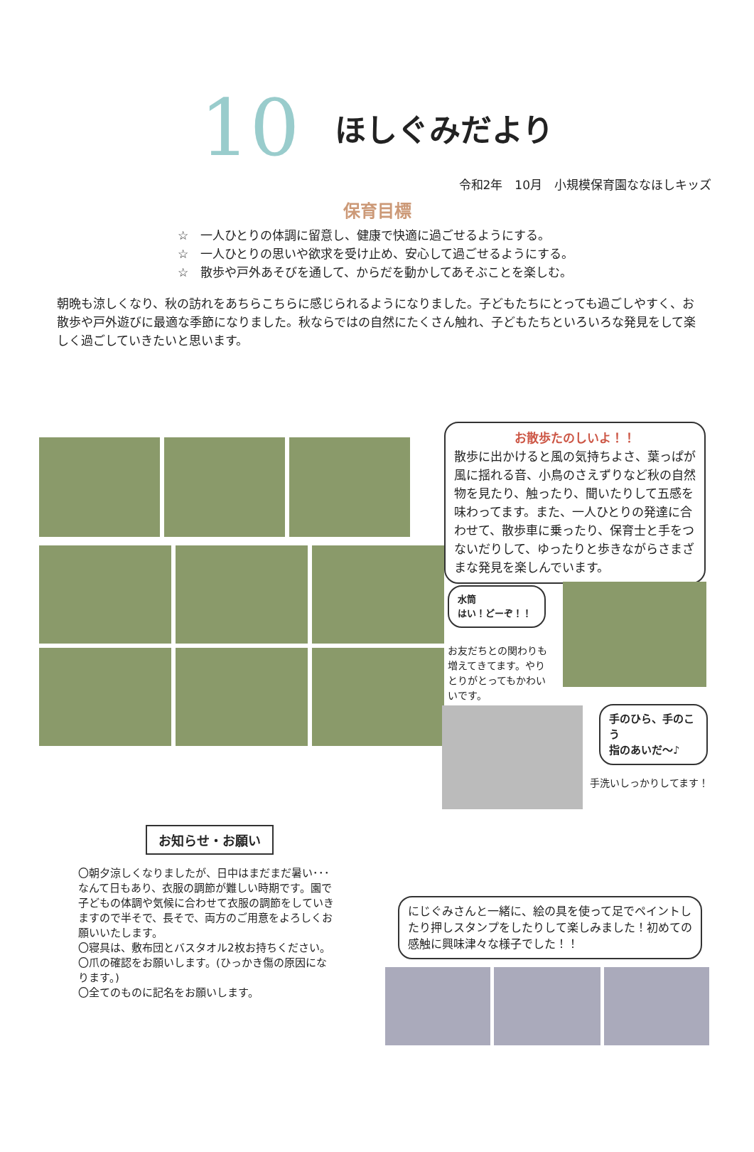10
ほしぐみだより
令和2年　10月　小規模保育園ななほしキッズ
保育目標
☆　一人ひとりの体調に留意し、健康で快適に過ごせるようにする。
☆　一人ひとりの思いや欲求を受け止め、安心して過ごせるようにする。
☆　散歩や戸外あそびを通して、からだを動かしてあそぶことを楽しむ。
朝晩も涼しくなり、秋の訪れをあちらこちらに感じられるようになりました。子どもたちにとっても過ごしやすく、お散歩や戸外遊びに最適な季節になりました。秋ならではの自然にたくさん触れ、子どもたちといろいろな発見をして楽しく過ごしていきたいと思います。
お散歩たのしいよ！！
散歩に出かけると風の気持ちよさ、葉っぱが風に揺れる音、小鳥のさえずりなど秋の自然物を見たり、触ったり、聞いたりして五感を味わってます。また、一人ひとりの発達に合わせて、散歩車に乗ったり、保育士と手をつないだりして、ゆったりと歩きながらさまざまな発見を楽しんでいます。
水筒
はい！どーぞ！！
お友だちとの関わりも増えてきてます。やりとりがとってもかわいいです。
手のひら、手のこう
指のあいだ～♪
手洗いしっかりしてます！
お知らせ・お願い
〇朝夕涼しくなりましたが、日中はまだまだ暑い･･･なんて日もあり、衣服の調節が難しい時期です。園で子どもの体調や気候に合わせて衣服の調節をしていきますので半そで、長そで、両方のご用意をよろしくお願いいたします。
〇寝具は、敷布団とバスタオル2枚お持ちください。
〇爪の確認をお願いします。(ひっかき傷の原因になります。)
〇全てのものに記名をお願いします。
にじぐみさんと一緒に、絵の具を使って足でペイントしたり押しスタンプをしたりして楽しみました！初めての感触に興味津々な様子でした！！